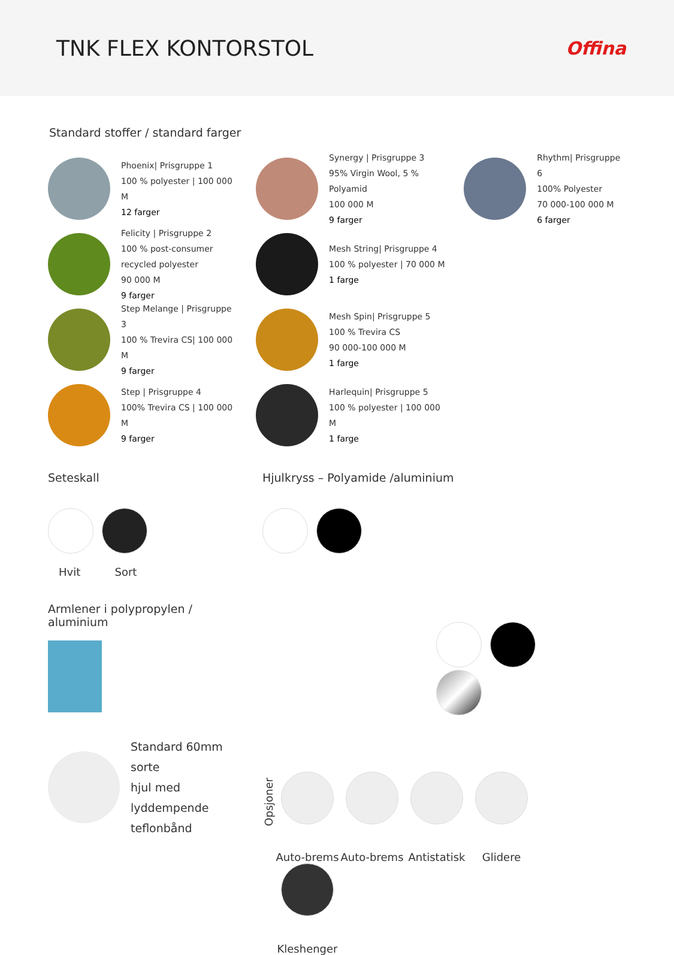TNK FLEX KONTORSTOL
Offina
Standard stoffer / standard farger
Phoenix| Prisgruppe 1
100 % polyester | 100 000 M
12 farger
Felicity | Prisgruppe 2
100 % post-consumer
recycled polyester
90 000 M
9 farger
Step Melange | Prisgruppe 3
100 % Trevira CS| 100 000 M
9 farger
Step | Prisgruppe 4
100% Trevira CS | 100 000 M
9 farger
Synergy | Prisgruppe 3
95% Virgin Wool, 5 % Polyamid
100 000 M
9 farger
Mesh String| Prisgruppe 4
100 % polyester | 70 000 M
1 farge
Mesh Spin| Prisgruppe 5
100 % Trevira CS
90 000-100 000 M
1 farge
Harlequin| Prisgruppe 5
100 % polyester | 100 000 M
1 farge
Rhythm| Prisgruppe 6
100% Polyester
70 000-100 000 M
6 farger
Seteskall
Hvit Sort
Armlener i polypropylen / aluminium
Standard 60mm sorte
hjul med lyddempende
teflonbånd
Hjulkryss – Polyamide /aluminium
Opsjoner
Auto-brems Auto-brems Antistatisk Glidere Kleshenger